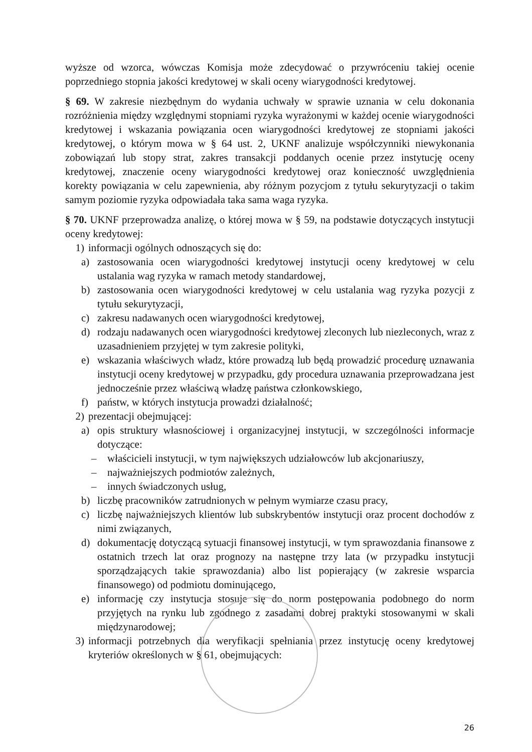wyższe od wzorca, wówczas Komisja może zdecydować o przywróceniu takiej ocenie poprzedniego stopnia jakości kredytowej w skali oceny wiarygodności kredytowej.
§ 69. W zakresie niezbędnym do wydania uchwały w sprawie uznania w celu dokonania rozróżnienia między względnymi stopniami ryzyka wyrażonymi w każdej ocenie wiarygodności kredytowej i wskazania powiązania ocen wiarygodności kredytowej ze stopniami jakości kredytowej, o którym mowa w § 64 ust. 2, UKNF analizuje współczynniki niewykonania zobowiązań lub stopy strat, zakres transakcji poddanych ocenie przez instytucję oceny kredytowej, znaczenie oceny wiarygodności kredytowej oraz konieczność uwzględnienia korekty powiązania w celu zapewnienia, aby różnym pozycjom z tytułu sekurytyzacji o takim samym poziomie ryzyka odpowiadała taka sama waga ryzyka.
§ 70. UKNF przeprowadza analizę, o której mowa w § 59, na podstawie dotyczących instytucji oceny kredytowej:
1) informacji ogólnych odnoszących się do:
a) zastosowania ocen wiarygodności kredytowej instytucji oceny kredytowej w celu ustalania wag ryzyka w ramach metody standardowej,
b) zastosowania ocen wiarygodności kredytowej w celu ustalania wag ryzyka pozycji z tytułu sekurytyzacji,
c) zakresu nadawanych ocen wiarygodności kredytowej,
d) rodzaju nadawanych ocen wiarygodności kredytowej zleconych lub niezleconych, wraz z uzasadnieniem przyjętej w tym zakresie polityki,
e) wskazania właściwych władz, które prowadzą lub będą prowadzić procedurę uznawania instytucji oceny kredytowej w przypadku, gdy procedura uznawania przeprowadzana jest jednocześnie przez właściwą władzę państwa członkowskiego,
f) państw, w których instytucja prowadzi działalność;
2) prezentacji obejmującej:
a) opis struktury własnościowej i organizacyjnej instytucji, w szczególności informacje dotyczące:
– właścicieli instytucji, w tym największych udziałowców lub akcjonariuszy,
– najważniejszych podmiotów zależnych,
– innych świadczonych usług,
b) liczbę pracowników zatrudnionych w pełnym wymiarze czasu pracy,
c) liczbę najważniejszych klientów lub subskrybentów instytucji oraz procent dochodów z nimi związanych,
d) dokumentację dotyczącą sytuacji finansowej instytucji, w tym sprawozdania finansowe z ostatnich trzech lat oraz prognozy na następne trzy lata (w przypadku instytucji sporządzających takie sprawozdania) albo list popierający (w zakresie wsparcia finansowego) od podmiotu dominującego,
e) informację czy instytucja stosuje się do norm postępowania podobnego do norm przyjętych na rynku lub zgodnego z zasadami dobrej praktyki stosowanymi w skali międzynarodowej;
3) informacji potrzebnych dla weryfikacji spełniania przez instytucję oceny kredytowej kryteriów określonych w § 61, obejmujących:
26